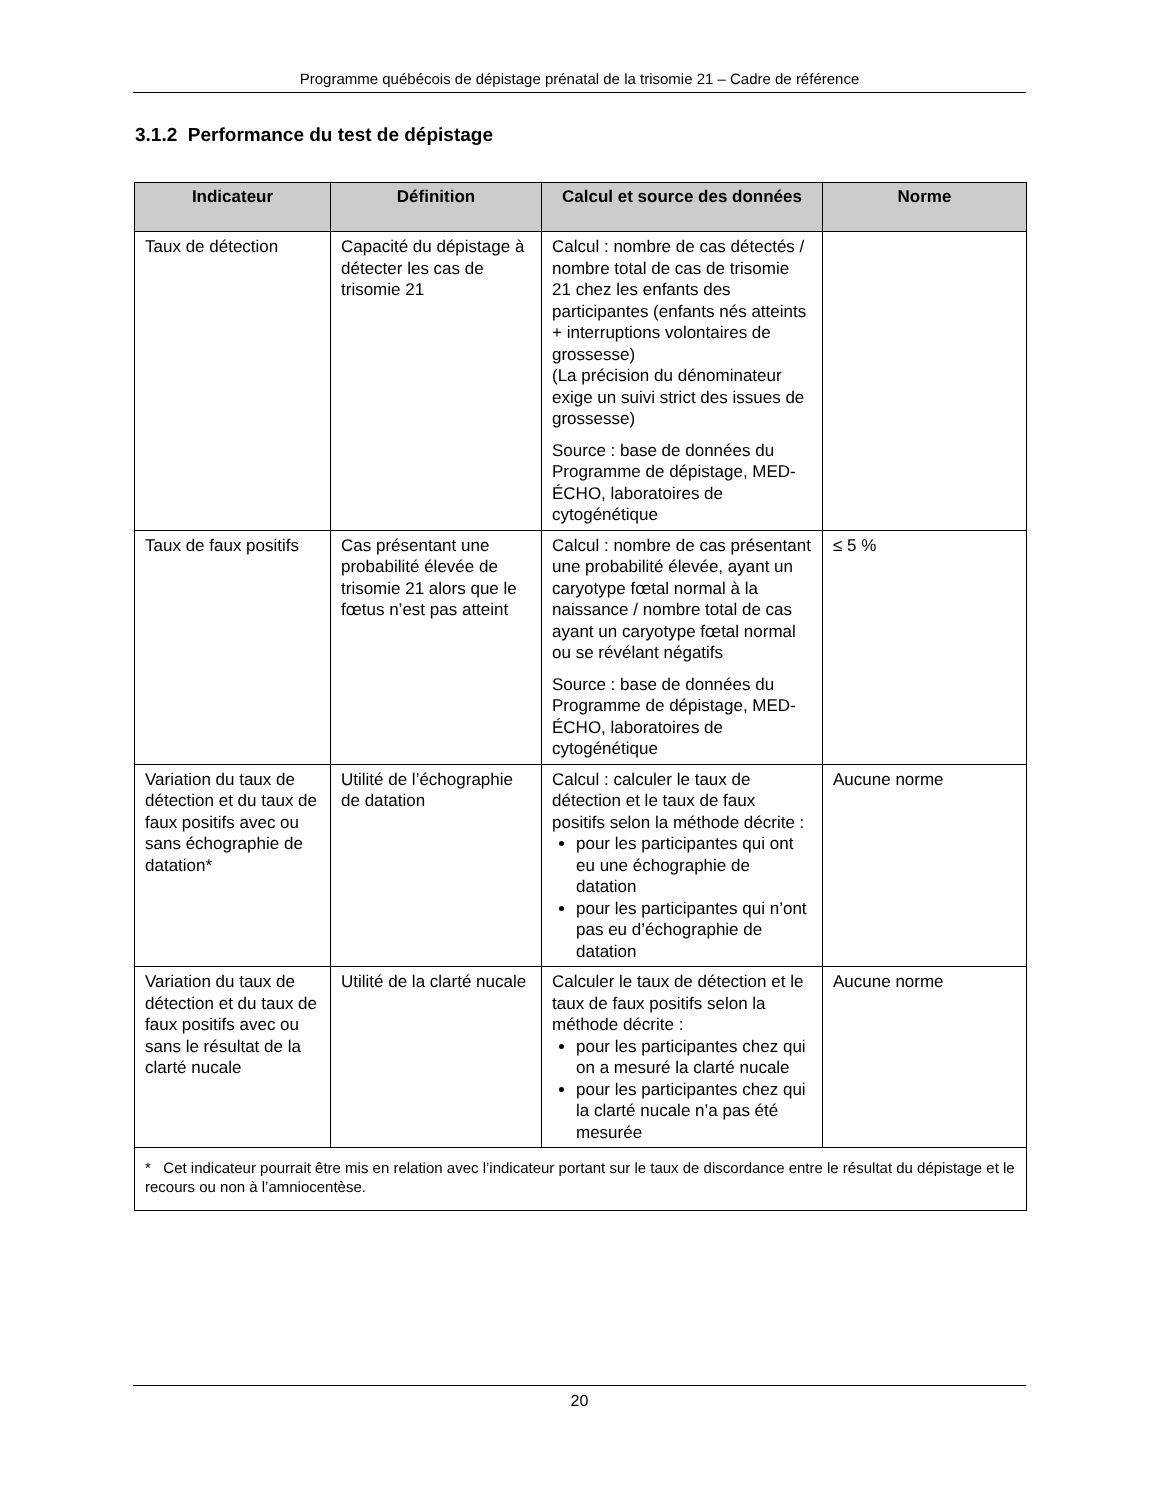Programme québécois de dépistage prénatal de la trisomie 21 – Cadre de référence
3.1.2 Performance du test de dépistage
| Indicateur | Définition | Calcul et source des données | Norme |
| --- | --- | --- | --- |
| Taux de détection | Capacité du dépistage à détecter les cas de trisomie 21 | Calcul : nombre de cas détectés / nombre total de cas de trisomie 21 chez les enfants des participantes (enfants nés atteints + interruptions volontaires de grossesse) (La précision du dénominateur exige un suivi strict des issues de grossesse) Source : base de données du Programme de dépistage, MED-ÉCHO, laboratoires de cytogénétique | |
| Taux de faux positifs | Cas présentant une probabilité élevée de trisomie 21 alors que le fœtus n’est pas atteint | Calcul : nombre de cas présentant une probabilité élevée, ayant un caryotype fœtal normal à la naissance / nombre total de cas ayant un caryotype fœtal normal ou se révélant négatifs Source : base de données du Programme de dépistage, MED-ÉCHO, laboratoires de cytogénétique | ≤ 5 % |
| Variation du taux de détection et du taux de faux positifs avec ou sans échographie de datation* | Utilité de l’échographie de datation | Calcul : calculer le taux de détection et le taux de faux positifs selon la méthode décrite : pour les participantes qui ont eu une échographie de datation pour les participantes qui n’ont pas eu d’échographie de datation | Aucune norme |
| Variation du taux de détection et du taux de faux positifs avec ou sans le résultat de la clarté nucale | Utilité de la clarté nucale | Calculer le taux de détection et le taux de faux positifs selon la méthode décrite : pour les participantes chez qui on a mesuré la clarté nucale pour les participantes chez qui la clarté nucale n’a pas été mesurée | Aucune norme |
| * Cet indicateur pourrait être mis en relation avec l’indicateur portant sur le taux de discordance entre le résultat du dépistage et le recours ou non à l’amniocentèse. | | | |
20